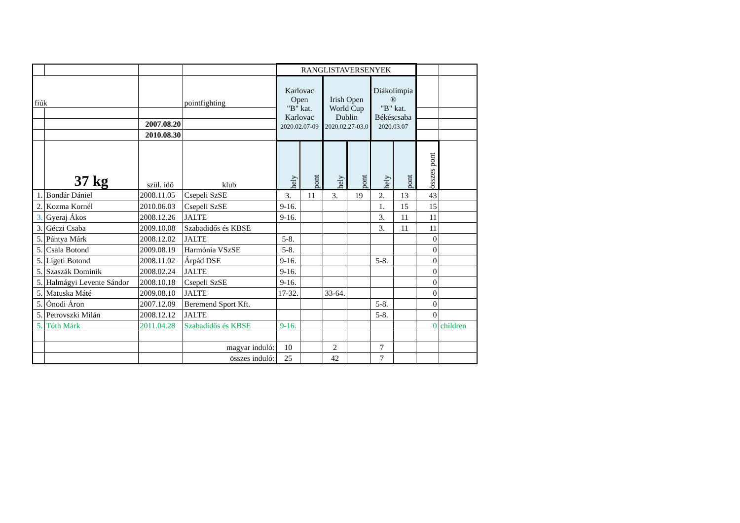| | | | | RANGLISTAVERSENYEK | | | | | | | |
| fiúk | | | pointfighting | Karlovac Open "B" kat. Karlovac 2020.02.07-09 | | Irish Open World Cup Dublin 2020.02.27-03.0 | | Diákolimpia ® "B" kat. Békéscsaba 2020.03.07 | | | |
| | | 2007.08.20 | | | | | | | | | |
| | | 2010.08.30 | | | | | | | | | |
| | 37 kg | szül. idő | klub | hely | pont | hely | pont | hely | pont | összes pont | |
| 1. | Bondár Dániel | 2008.11.05 | Csepeli SzSE | 3. | 11 | 3. | 19 | 2. | 13 | 43 | |
| 2. | Kozma Kornél | 2010.06.03 | Csepeli SzSE | 9-16. | | | | 1. | 15 | 15 | |
| 3. | Gyeraj Ákos | 2008.12.26 | JALTE | 9-16. | | | | 3. | 11 | 11 | |
| 3. | Géczi Csaba | 2009.10.08 | Szabadidős és KBSE | | | | | 3. | 11 | 11 | |
| 5. | Pántya Márk | 2008.12.02 | JALTE | 5-8. | | | | | | 0 | |
| 5. | Csala Botond | 2009.08.19 | Harmónia VSzSE | 5-8. | | | | | | 0 | |
| 5. | Ligeti Botond | 2008.11.02 | Árpád DSE | 9-16. | | | | 5-8. | | 0 | |
| 5. | Szaszák Dominik | 2008.02.24 | JALTE | 9-16. | | | | | | 0 | |
| 5. | Halmágyi Levente Sándor | 2008.10.18 | Csepeli SzSE | 9-16. | | | | | | 0 | |
| 5. | Matuska Máté | 2009.08.10 | JALTE | 17-32. | | 33-64. | | | | 0 | |
| 5. | Ónodi Áron | 2007.12.09 | Beremend Sport Kft. | | | | | 5-8. | | 0 | |
| 5. | Petrovszki Milán | 2008.12.12 | JALTE | | | | | 5-8. | | 0 | |
| 5. | Tóth Márk | 2011.04.28 | Szabadidős és KBSE | 9-16. | | | | | | 0 | children |
| | | | magyar induló: | 10 | | 2 | | 7 | | | |
| | | | összes induló: | 25 | | 42 | | 7 | | | |